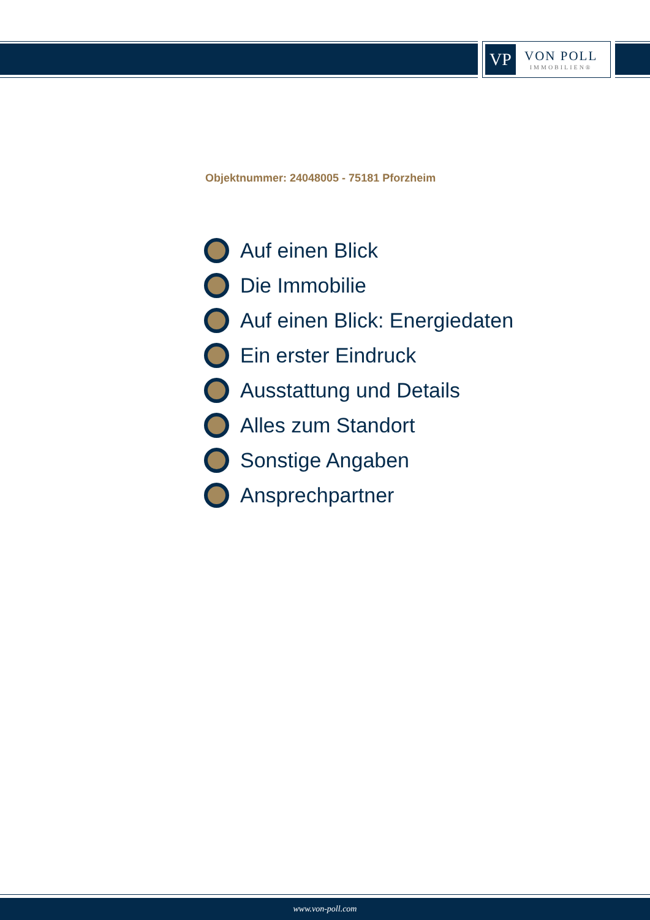VP
VON POLL
IMMOBILIEN®
Objektnummer: 24048005 - 75181 Pforzheim
Auf einen Blick
Die Immobilie
Auf einen Blick: Energiedaten
Ein erster Eindruck
Ausstattung und Details
Alles zum Standort
Sonstige Angaben
Ansprechpartner
www.von-poll.com